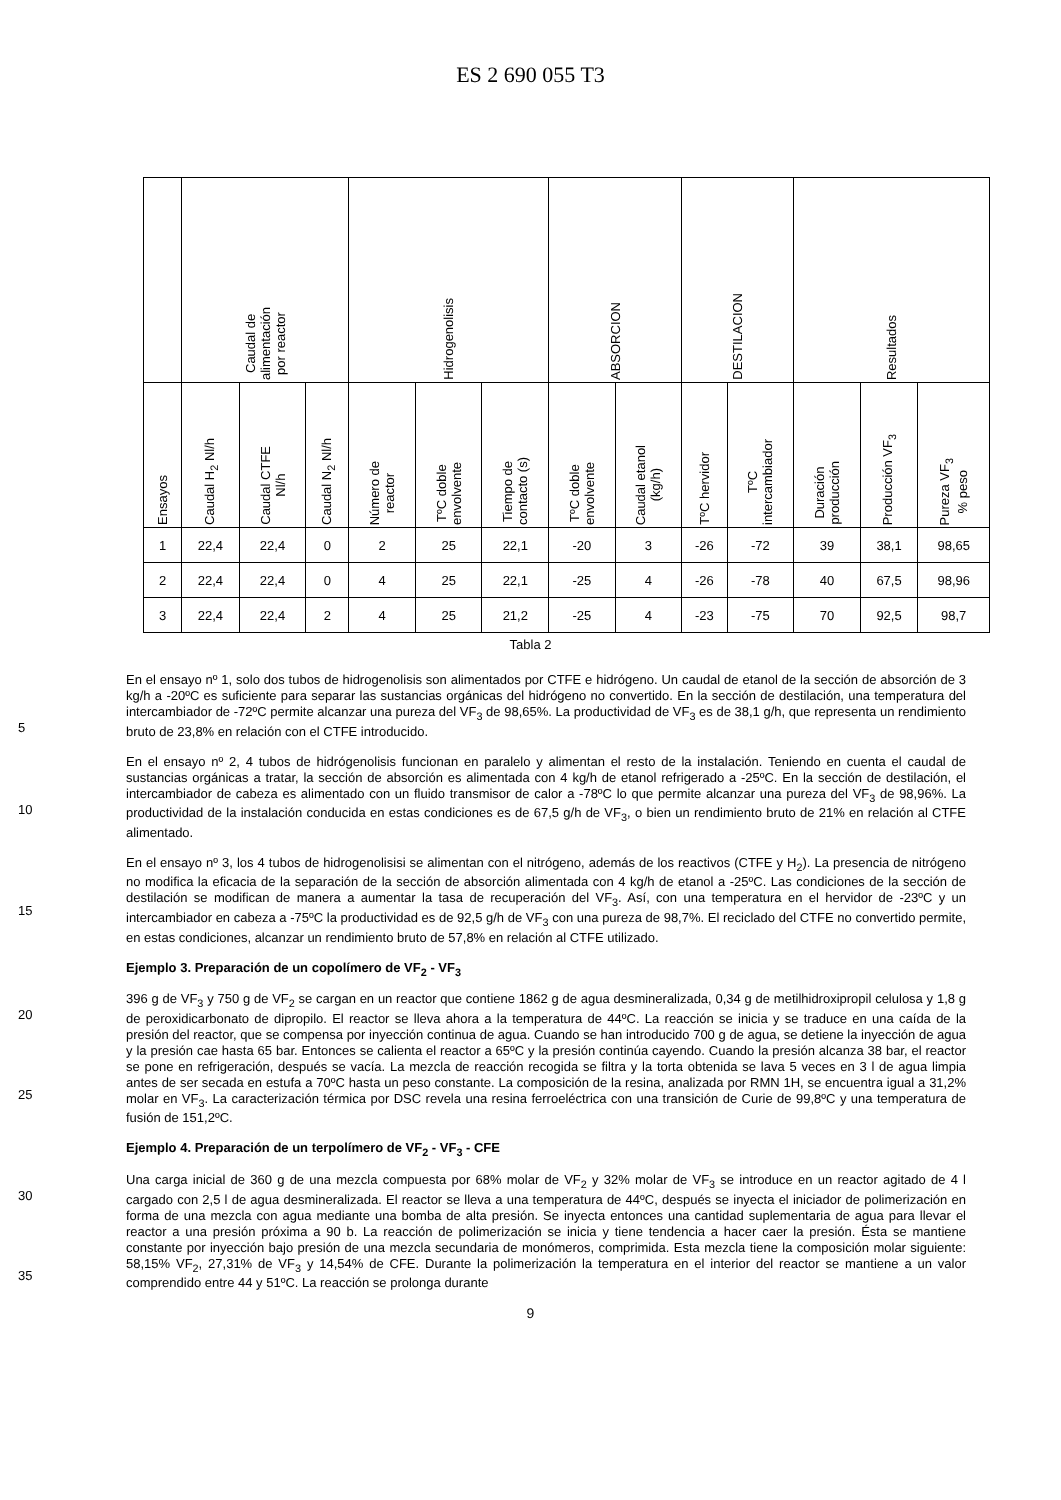ES 2 690 055 T3
| | Caudal de alimentación por reactor | | | Hidrogenolisis | | | ABSORCION | | DESTILACION | | Resultados | | |
| --- | --- | --- | --- | --- | --- | --- | --- | --- | --- | --- | --- | --- | --- |
| Ensayos | Caudal H<sub>2</sub> Nl/h | Caudal CTFE Nl/h | Caudal N<sub>2</sub> Nl/h | Número de reactor | TºC doble envolvente | Tiempo de contacto (s) | TºC doble envolvente | Caudal etanol (kg/h) | TºC hervidor | TºC intercambiador | Duración producción | Producción VF<sub>3</sub> | Pureza VF<sub>3</sub> % peso |
| 1 | 22,4 | 22,4 | 0 | 2 | 25 | 22,1 | -20 | 3 | -26 | -72 | 39 | 38,1 | 98,65 |
| 2 | 22,4 | 22,4 | 0 | 4 | 25 | 22,1 | -25 | 4 | -26 | -78 | 40 | 67,5 | 98,96 |
| 3 | 22,4 | 22,4 | 2 | 4 | 25 | 21,2 | -25 | 4 | -23 | -75 | 70 | 92,5 | 98,7 |
Tabla 2
5
En el ensayo nº 1, solo dos tubos de hidrogenolisis son alimentados por CTFE e hidrógeno. Un caudal de etanol de la sección de absorción de 3 kg/h a -20ºC es suficiente para separar las sustancias orgánicas del hidrógeno no convertido. En la sección de destilación, una temperatura del intercambiador de -72ºC permite alcanzar una pureza del VF<sub>3</sub> de 98,65%. La productividad de VF<sub>3</sub> es de 38,1 g/h, que representa un rendimiento bruto de 23,8% en relación con el CTFE introducido.
10
En el ensayo nº 2, 4 tubos de hidrógenolisis funcionan en paralelo y alimentan el resto de la instalación. Teniendo en cuenta el caudal de sustancias orgánicas a tratar, la sección de absorción es alimentada con 4 kg/h de etanol refrigerado a -25ºC. En la sección de destilación, el intercambiador de cabeza es alimentado con un fluido transmisor de calor a -78ºC lo que permite alcanzar una pureza del VF<sub>3</sub> de 98,96%. La productividad de la instalación conducida en estas condiciones es de 67,5 g/h de VF<sub>3</sub>, o bien un rendimiento bruto de 21% en relación al CTFE alimentado.
15
En el ensayo nº 3, los 4 tubos de hidrogenolisisi se alimentan con el nitrógeno, además de los reactivos (CTFE y H<sub>2</sub>). La presencia de nitrógeno no modifica la eficacia de la separación de la sección de absorción alimentada con 4 kg/h de etanol a -25ºC. Las condiciones de la sección de destilación se modifican de manera a aumentar la tasa de recuperación del VF<sub>3</sub>. Así, con una temperatura en el hervidor de -23ºC y un intercambiador en cabeza a -75ºC la productividad es de 92,5 g/h de VF<sub>3</sub> con una pureza de 98,7%. El reciclado del CTFE no convertido permite, en estas condiciones, alcanzar un rendimiento bruto de 57,8% en relación al CTFE utilizado.
Ejemplo 3. Preparación de un copolímero de VF<sub>2</sub> - VF<sub>3</sub>
20
25
396 g de VF<sub>3</sub> y 750 g de VF<sub>2</sub> se cargan en un reactor que contiene 1862 g de agua desmineralizada, 0,34 g de metilhidroxipropil celulosa y 1,8 g de peroxidicarbonato de dipropilo. El reactor se lleva ahora a la temperatura de 44ºC. La reacción se inicia y se traduce en una caída de la presión del reactor, que se compensa por inyección continua de agua. Cuando se han introducido 700 g de agua, se detiene la inyección de agua y la presión cae hasta 65 bar. Entonces se calienta el reactor a 65ºC y la presión continúa cayendo. Cuando la presión alcanza 38 bar, el reactor se pone en refrigeración, después se vacía. La mezcla de reacción recogida se filtra y la torta obtenida se lava 5 veces en 3 l de agua limpia antes de ser secada en estufa a 70ºC hasta un peso constante. La composición de la resina, analizada por RMN 1H, se encuentra igual a 31,2% molar en VF<sub>3</sub>. La caracterización térmica por DSC revela una resina ferroeléctrica con una transición de Curie de 99,8ºC y una temperatura de fusión de 151,2ºC.
Ejemplo 4. Preparación de un terpolímero de VF<sub>2</sub> - VF<sub>3</sub> - CFE
30
35
Una carga inicial de 360 g de una mezcla compuesta por 68% molar de VF<sub>2</sub> y 32% molar de VF<sub>3</sub> se introduce en un reactor agitado de 4 l cargado con 2,5 l de agua desmineralizada. El reactor se lleva a una temperatura de 44ºC, después se inyecta el iniciador de polimerización en forma de una mezcla con agua mediante una bomba de alta presión. Se inyecta entonces una cantidad suplementaria de agua para llevar el reactor a una presión próxima a 90 b. La reacción de polimerización se inicia y tiene tendencia a hacer caer la presión. Ésta se mantiene constante por inyección bajo presión de una mezcla secundaria de monómeros, comprimida. Esta mezcla tiene la composición molar siguiente: 58,15% VF<sub>2</sub>, 27,31% de VF<sub>3</sub> y 14,54% de CFE. Durante la polimerización la temperatura en el interior del reactor se mantiene a un valor comprendido entre 44 y 51ºC. La reacción se prolonga durante
9